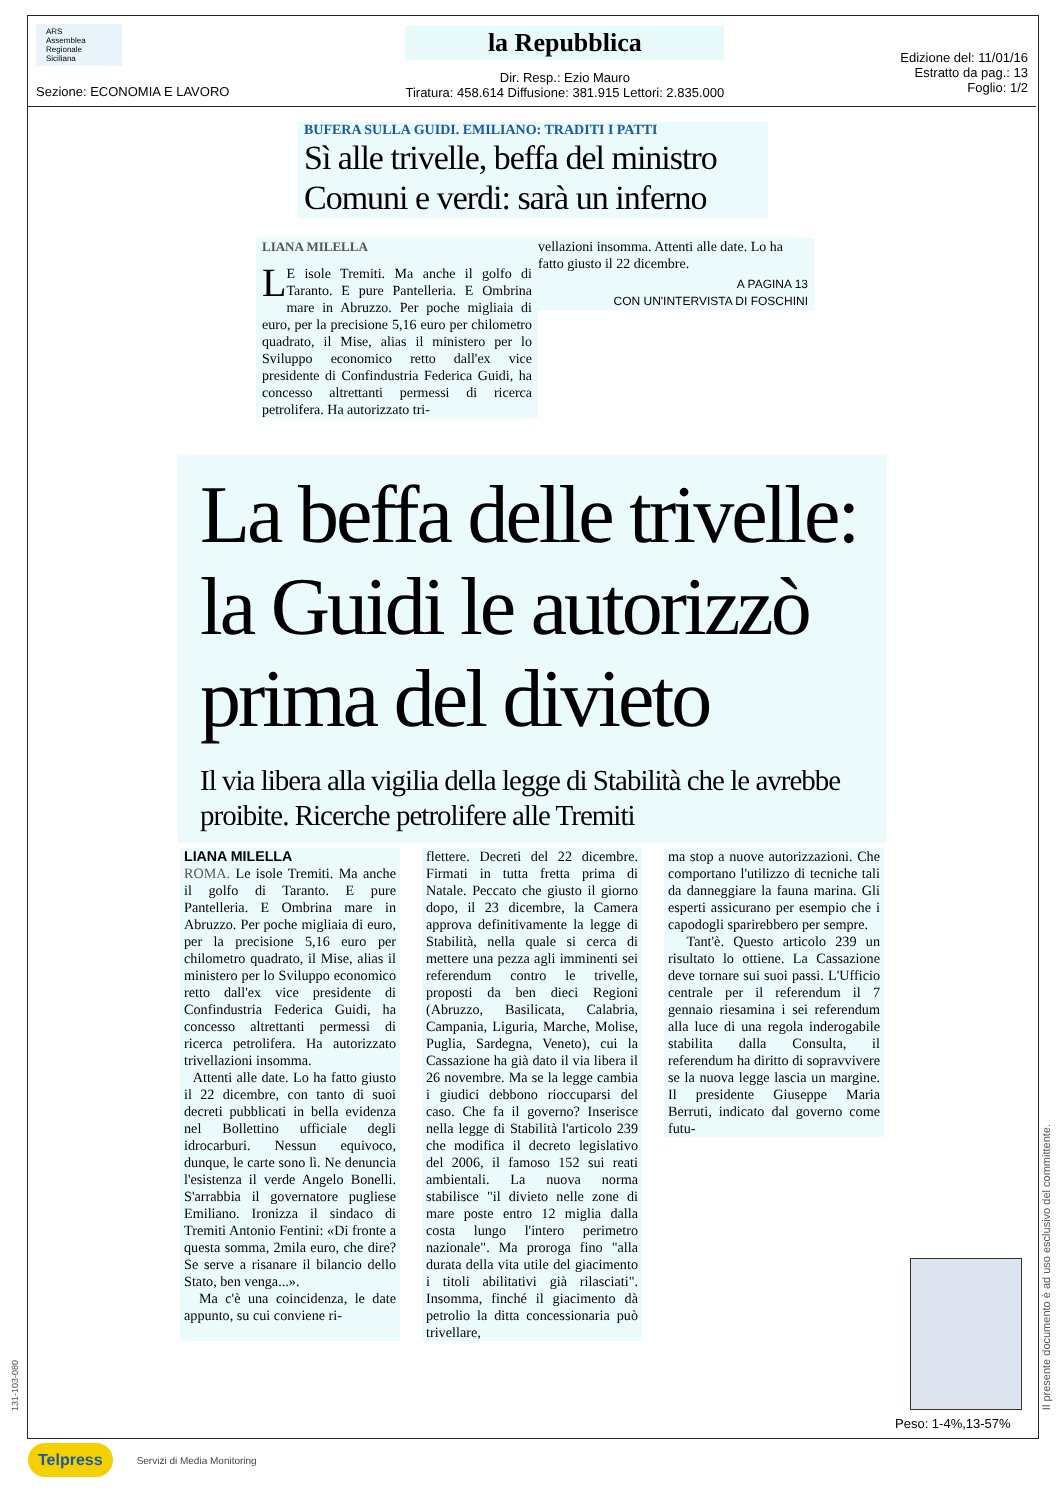ARS
Assemblea Regionale Siciliana
Sezione: ECONOMIA E LAVORO
la Repubblica
Dir. Resp.: Ezio Mauro
Tiratura: 458.614 Diffusione: 381.915 Lettori: 2.835.000
Edizione del: 11/01/16
Estratto da pag.: 13
Foglio: 1/2
BUFERA SULLA GUIDI. EMILIANO: TRADITI I PATTI
Sì alle trivelle, beffa del ministro
Comuni e verdi: sarà un inferno
LIANA MILELLA
LE isole Tremiti. Ma anche il golfo di Taranto. E pure Pantelleria. E Ombrina mare in Abruzzo. Per poche migliaia di euro, per la precisione 5,16 euro per chilometro quadrato, il Mise, alias il ministero per lo Sviluppo economico retto dall'ex vice presidente di Confindustria Federica Guidi, ha concesso altrettanti permessi di ricerca petrolifera. Ha autorizzato tri-
vellazioni insomma. Attenti alle date. Lo ha fatto giusto il 22 dicembre.
A PAGINA 13
CON UN'INTERVISTA DI FOSCHINI
La beffa delle trivelle:
la Guidi le autorizzò
prima del divieto
Il via libera alla vigilia della legge di Stabilità che le avrebbe proibite. Ricerche petrolifere alle Tremiti
LIANA MILELLA
ROMA. Le isole Tremiti. Ma anche il golfo di Taranto. E pure Pantelleria. E Ombrina mare in Abruzzo. Per poche migliaia di euro, per la precisione 5,16 euro per chilometro quadrato, il Mise, alias il ministero per lo Sviluppo economico retto dall'ex vice presidente di Confindustria Federica Guidi, ha concesso altrettanti permessi di ricerca petrolifera. Ha autorizzato trivellazioni insomma.
Attenti alle date. Lo ha fatto giusto il 22 dicembre, con tanto di suoi decreti pubblicati in bella evidenza nel Bollettino ufficiale degli idrocarburi. Nessun equivoco, dunque, le carte sono lì. Ne denuncia l'esistenza il verde Angelo Bonelli. S'arrabbia il governatore pugliese Emiliano. Ironizza il sindaco di Tremiti Antonio Fentini: «Di fronte a questa somma, 2mila euro, che dire? Se serve a risanare il bilancio dello Stato, ben venga...».
Ma c'è una coincidenza, le date appunto, su cui conviene ri-
flettere. Decreti del 22 dicembre. Firmati in tutta fretta prima di Natale. Peccato che giusto il giorno dopo, il 23 dicembre, la Camera approva definitivamente la legge di Stabilità, nella quale si cerca di mettere una pezza agli imminenti sei referendum contro le trivelle, proposti da ben dieci Regioni (Abruzzo, Basilicata, Calabria, Campania, Liguria, Marche, Molise, Puglia, Sardegna, Veneto), cui la Cassazione ha già dato il via libera il 26 novembre. Ma se la legge cambia i giudici debbono rioccuparsi del caso. Che fa il governo? Inserisce nella legge di Stabilità l'articolo 239 che modifica il decreto legislativo del 2006, il famoso 152 sui reati ambientali. La nuova norma stabilisce "il divieto nelle zone di mare poste entro 12 miglia dalla costa lungo l'intero perimetro nazionale". Ma proroga fino "alla durata della vita utile del giacimento i titoli abilitativi già rilasciati". Insomma, finché il giacimento dà petrolio la ditta concessionaria può trivellare,
ma stop a nuove autorizzazioni. Che comportano l'utilizzo di tecniche tali da danneggiare la fauna marina. Gli esperti assicurano per esempio che i capodogli sparirebbero per sempre.
Tant'è. Questo articolo 239 un risultato lo ottiene. La Cassazione deve tornare sui suoi passi. L'Ufficio centrale per il referendum il 7 gennaio riesamina i sei referendum alla luce di una regola inderogabile stabilita dalla Consulta, il referendum ha diritto di sopravvivere se la nuova legge lascia un margine. Il presidente Giuseppe Maria Berruti, indicato dal governo come futu-
Peso: 1-4%,13-57%
131-103-080
Il presente documento è ad uso esclusivo del committente.
Telpress Servizi di Media Monitoring